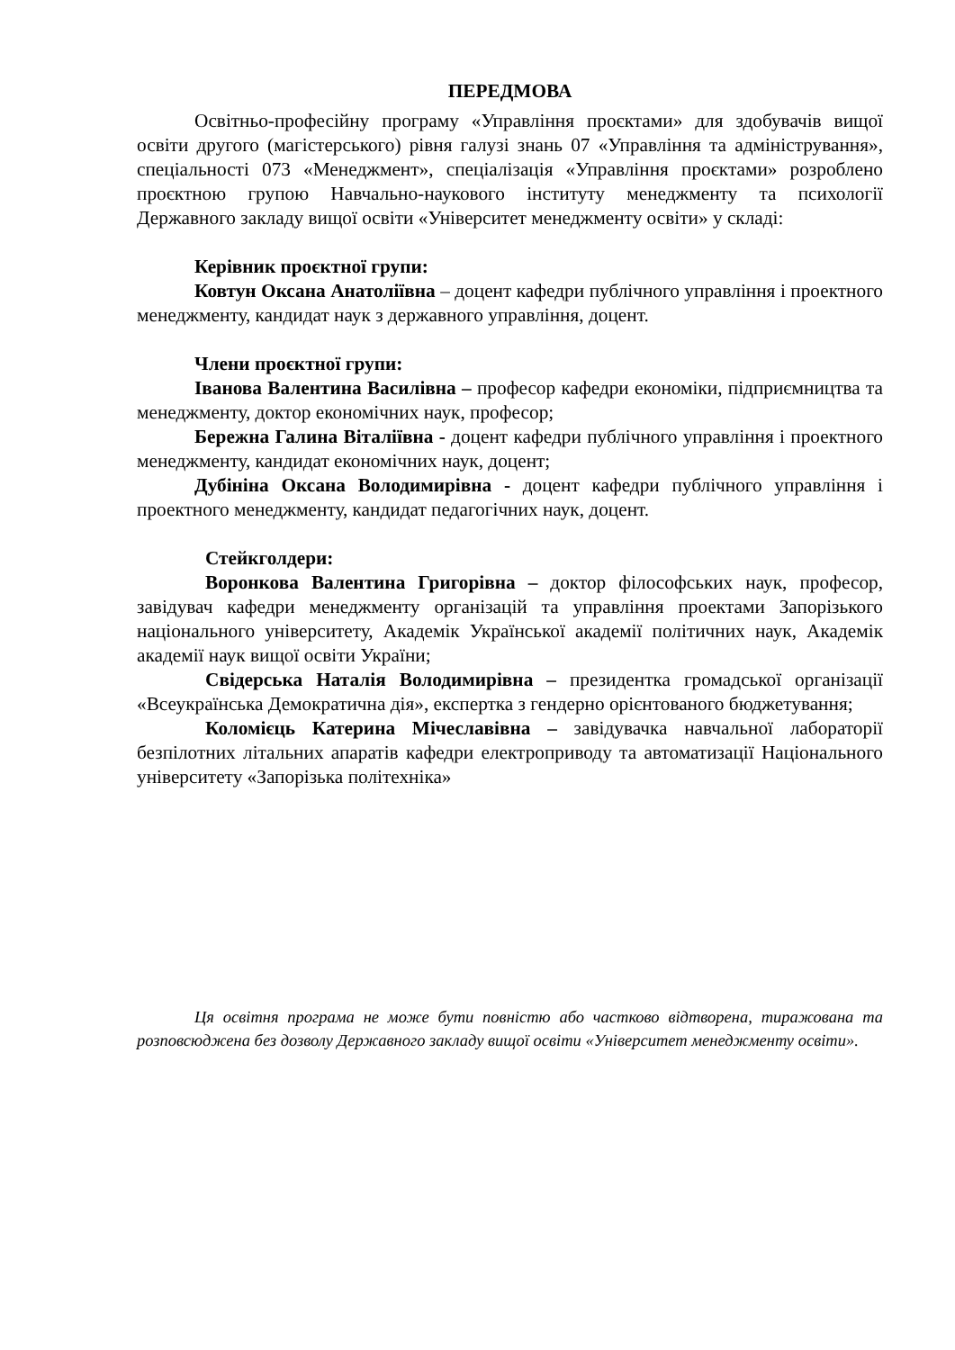ПЕРЕДМОВА
Освітньо-професійну програму «Управління проєктами» для здобувачів вищої освіти другого (магістерського) рівня галузі знань 07 «Управління та адміністрування», спеціальності 073 «Менеджмент», спеціалізація «Управління проєктами» розроблено проєктною групою Навчально-наукового інституту менеджменту та психології Державного закладу вищої освіти «Університет менеджменту освіти» у складі:
Керівник проєктної групи:
Ковтун Оксана Анатоліївна – доцент кафедри публічного управління і проектного менеджменту, кандидат наук з державного управління, доцент.
Члени проєктної групи:
Іванова Валентина Василівна – професор кафедри економіки, підприємництва та менеджменту, доктор економічних наук, професор;
Бережна Галина Віталіївна - доцент кафедри публічного управління і проектного менеджменту, кандидат економічних наук, доцент;
Дубініна Оксана Володимирівна - доцент кафедри публічного управління і проектного менеджменту, кандидат педагогічних наук, доцент.
Стейкголдери:
Воронкова Валентина Григорівна – доктор філософських наук, професор, завідувач кафедри менеджменту організацій та управління проектами Запорізького національного університету, Академік Української академії політичних наук, Академік академії наук вищої освіти України;
Свідерська Наталія Володимирівна – президентка громадської організації «Всеукраїнська Демократична дія», експертка з гендерно орієнтованого бюджетування;
Коломієць Катерина Мічеславівна – завідувачка навчальної лабораторії безпілотних літальних апаратів кафедри електроприводу та автоматизації Національного університету «Запорізька політехніка»
Ця освітня програма не може бути повністю або частково відтворена, тиражована та розповсюджена без дозволу Державного закладу вищої освіти «Університет менеджменту освіти».